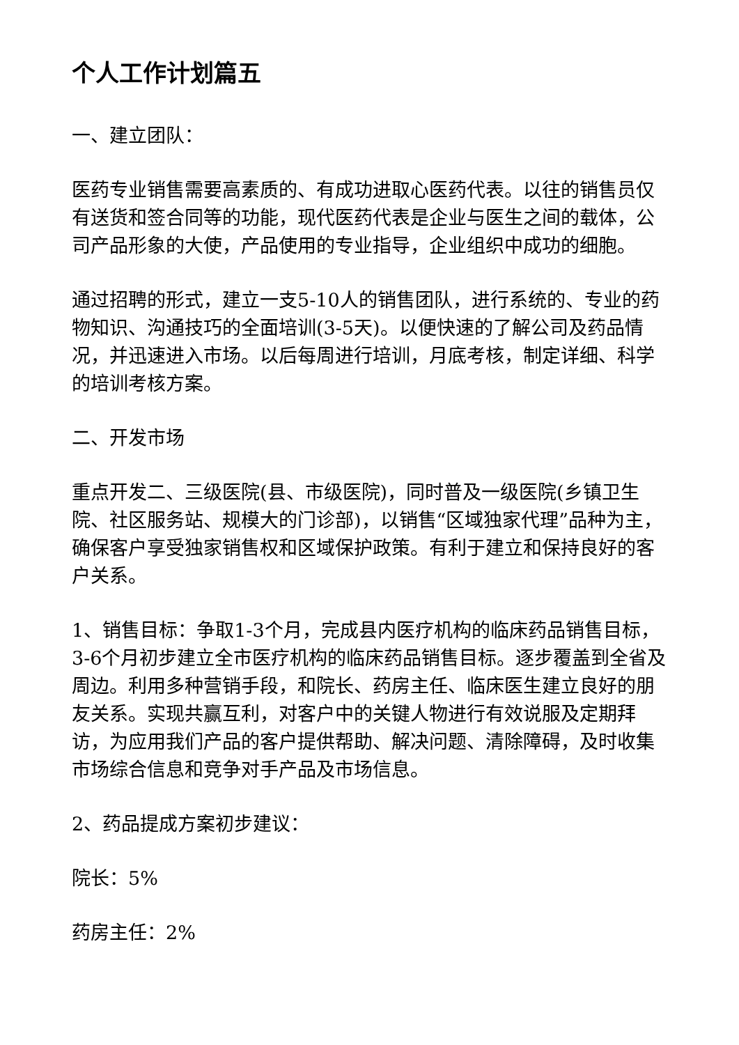个人工作计划篇五
一、建立团队：
医药专业销售需要高素质的、有成功进取心医药代表。以往的销售员仅有送货和签合同等的功能，现代医药代表是企业与医生之间的载体，公司产品形象的大使，产品使用的专业指导，企业组织中成功的细胞。
通过招聘的形式，建立一支5-10人的销售团队，进行系统的、专业的药物知识、沟通技巧的全面培训(3-5天)。以便快速的了解公司及药品情况，并迅速进入市场。以后每周进行培训，月底考核，制定详细、科学的培训考核方案。
二、开发市场
重点开发二、三级医院(县、市级医院)，同时普及一级医院(乡镇卫生院、社区服务站、规模大的门诊部)，以销售“区域独家代理”品种为主，确保客户享受独家销售权和区域保护政策。有利于建立和保持良好的客户关系。
1、销售目标：争取1-3个月，完成县内医疗机构的临床药品销售目标，3-6个月初步建立全市医疗机构的临床药品销售目标。逐步覆盖到全省及周边。利用多种营销手段，和院长、药房主任、临床医生建立良好的朋友关系。实现共赢互利，对客户中的关键人物进行有效说服及定期拜访，为应用我们产品的客户提供帮助、解决问题、清除障碍，及时收集市场综合信息和竞争对手产品及市场信息。
2、药品提成方案初步建议：
院长：5%
药房主任：2%